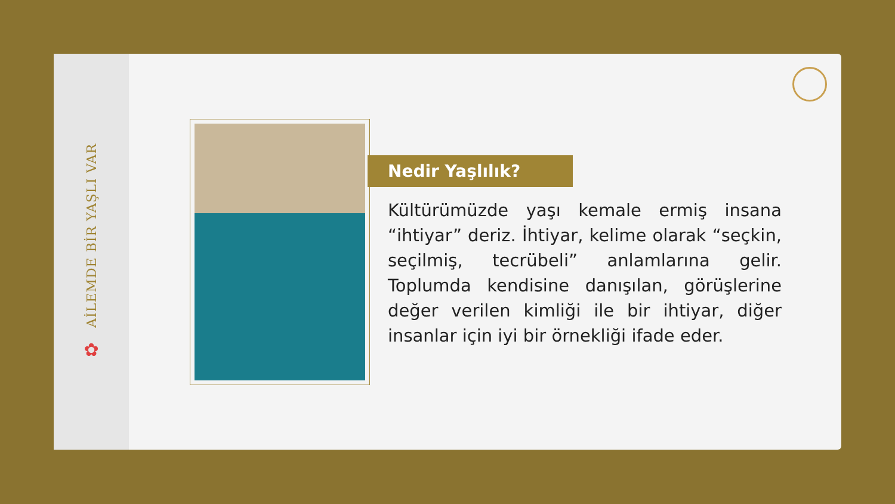AİLEMDE BİR YAŞLI VAR
✿
Nedir Yaşlılık?
Kültürümüzde yaşı kemale ermiş insana “ihtiyar” deriz. İhtiyar, kelime olarak “seçkin, seçilmiş, tecrübeli” anlamlarına gelir. Toplumda kendisine danışılan, görüşlerine değer verilen kimliği ile bir ihtiyar, diğer insanlar için iyi bir örnekliği ifade eder.